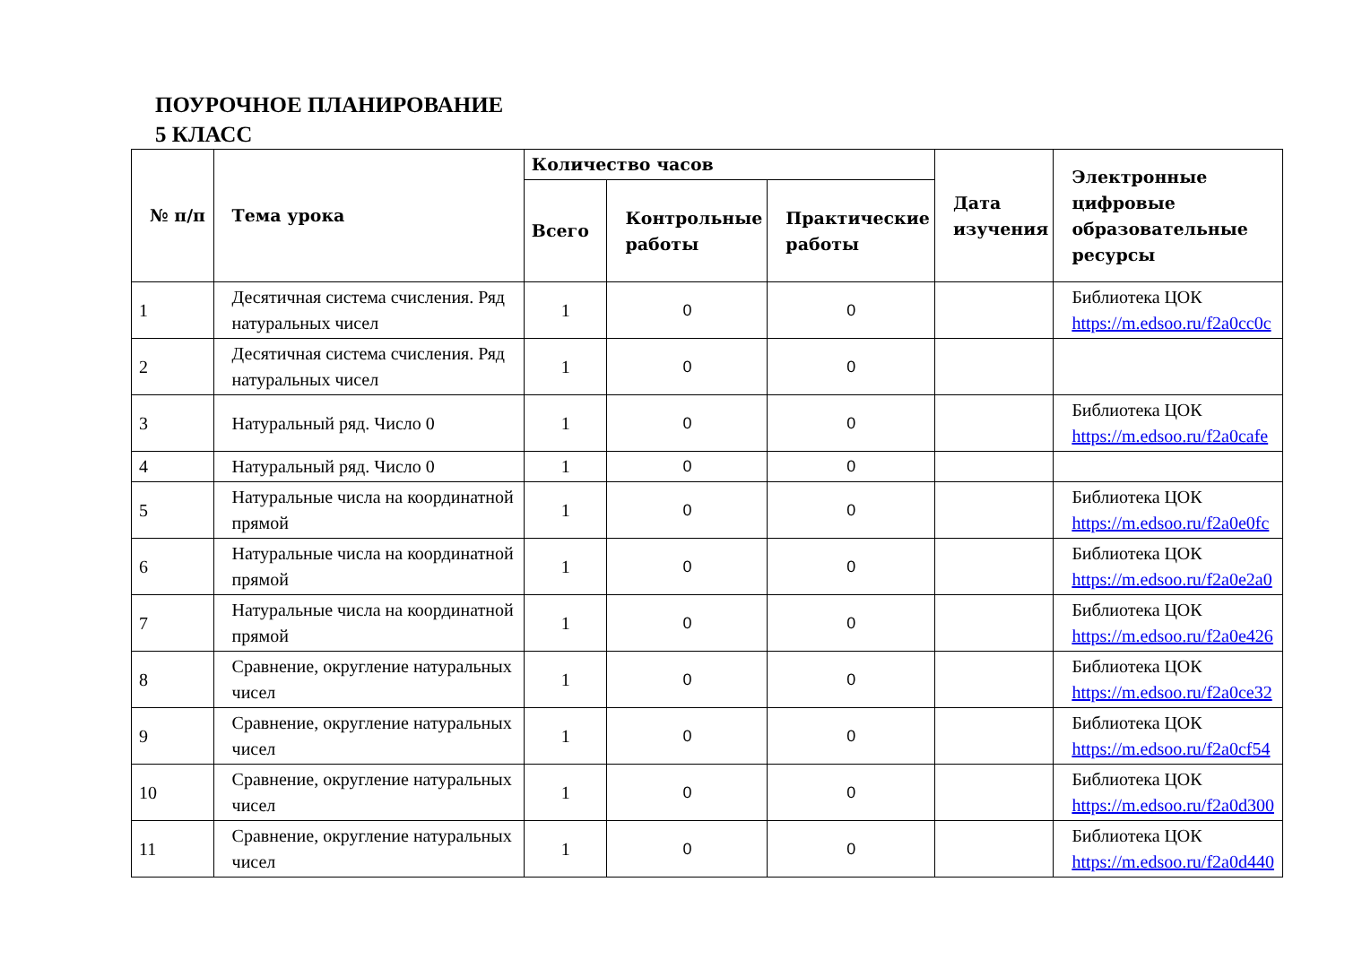ПОУРОЧНОЕ ПЛАНИРОВАНИЕ
5 КЛАСС
| № п/п | Тема урока | Количество часов | | | Дата изучения | Электронные цифровые образовательные ресурсы |
| --- | --- | --- | --- | --- | --- | --- |
| | | Всего | Контрольные работы | Практические работы | | |
| 1 | Десятичная система счисления. Ряд натуральных чисел | 1 | 0 | 0 | | Библиотека ЦОК https://m.edsoo.ru/f2a0cc0c |
| 2 | Десятичная система счисления. Ряд натуральных чисел | 1 | 0 | 0 | | |
| 3 | Натуральный ряд. Число 0 | 1 | 0 | 0 | | Библиотека ЦОК https://m.edsoo.ru/f2a0cafe |
| 4 | Натуральный ряд. Число 0 | 1 | 0 | 0 | | |
| 5 | Натуральные числа на координатной прямой | 1 | 0 | 0 | | Библиотека ЦОК https://m.edsoo.ru/f2a0e0fc |
| 6 | Натуральные числа на координатной прямой | 1 | 0 | 0 | | Библиотека ЦОК https://m.edsoo.ru/f2a0e2a0 |
| 7 | Натуральные числа на координатной прямой | 1 | 0 | 0 | | Библиотека ЦОК https://m.edsoo.ru/f2a0e426 |
| 8 | Сравнение, округление натуральных чисел | 1 | 0 | 0 | | Библиотека ЦОК https://m.edsoo.ru/f2a0ce32 |
| 9 | Сравнение, округление натуральных чисел | 1 | 0 | 0 | | Библиотека ЦОК https://m.edsoo.ru/f2a0cf54 |
| 10 | Сравнение, округление натуральных чисел | 1 | 0 | 0 | | Библиотека ЦОК https://m.edsoo.ru/f2a0d300 |
| 11 | Сравнение, округление натуральных чисел | 1 | 0 | 0 | | Библиотека ЦОК https://m.edsoo.ru/f2a0d440 |